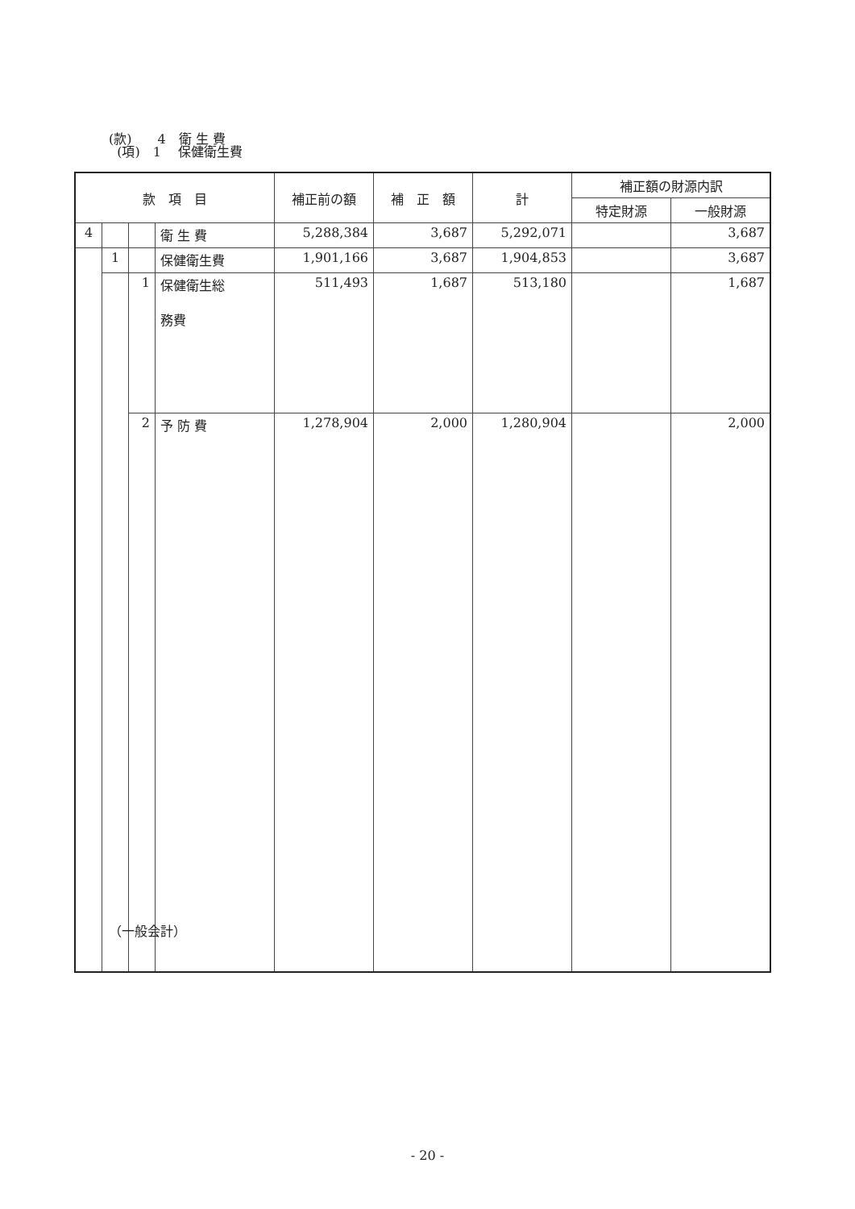(款)　　4　衛 生 費
(項)　1　 保健衛生費
| 款 項 目 | | | | 補正前の額 | 補 正 額 | 計 | 補正額の財源内訳 | |
| --- | --- | --- | --- | --- | --- | --- | --- | --- |
| | | | | | | | 特定財源 | 一般財源 |
| 4 | | | 衛 生 費 | 5,288,384 | 3,687 | 5,292,071 | | 3,687 |
| | 1 | | 保健衛生費 | 1,901,166 | 3,687 | 1,904,853 | | 3,687 |
| | | 1 | 保健衛生総 務費 | 511,493 | 1,687 | 513,180 | | 1,687 |
| | | 2 | 予 防 費 | 1,278,904 | 2,000 | 1,280,904 | | 2,000 |
（一般会計）
- 20 -